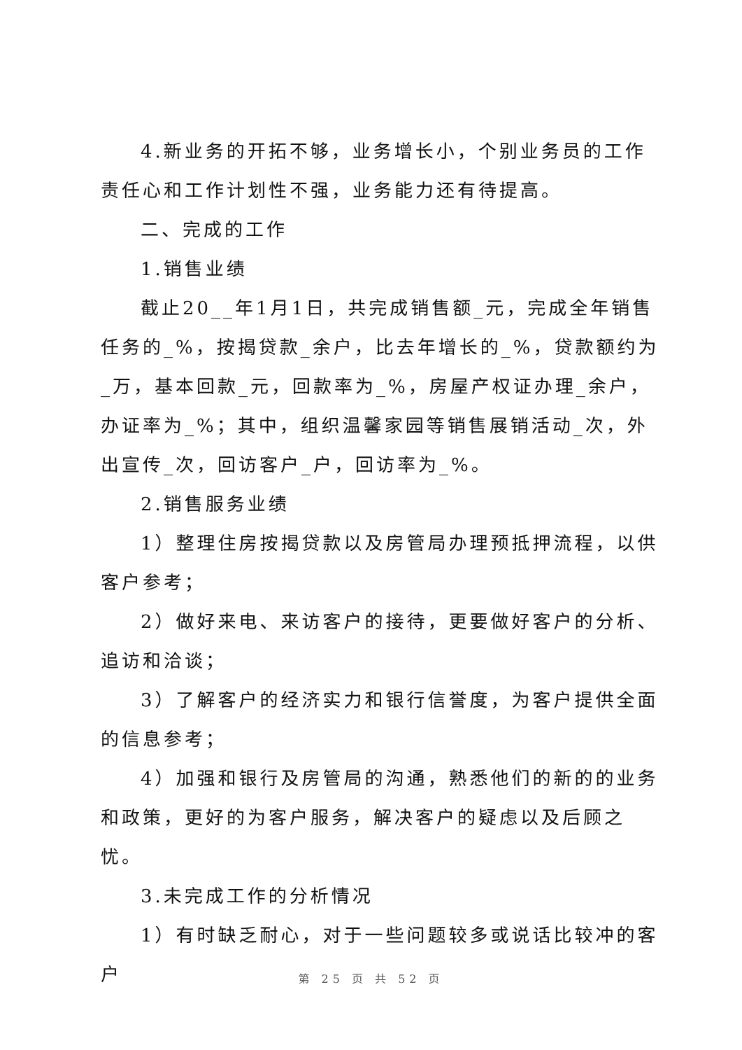4.新业务的开拓不够，业务增长小，个别业务员的工作责任心和工作计划性不强，业务能力还有待提高。
二、完成的工作
1.销售业绩
截止20__年1月1日，共完成销售额_元，完成全年销售任务的_%，按揭贷款_余户，比去年增长的_%，贷款额约为_万，基本回款_元，回款率为_%，房屋产权证办理_余户，办证率为_%；其中，组织温馨家园等销售展销活动_次，外出宣传_次，回访客户_户，回访率为_%。
2.销售服务业绩
1）整理住房按揭贷款以及房管局办理预抵押流程，以供客户参考；
2）做好来电、来访客户的接待，更要做好客户的分析、追访和洽谈；
3）了解客户的经济实力和银行信誉度，为客户提供全面的信息参考；
4）加强和银行及房管局的沟通，熟悉他们的新的的业务和政策，更好的为客户服务，解决客户的疑虑以及后顾之忧。
3.未完成工作的分析情况
1）有时缺乏耐心，对于一些问题较多或说话比较冲的客户
第 25 页 共 52 页